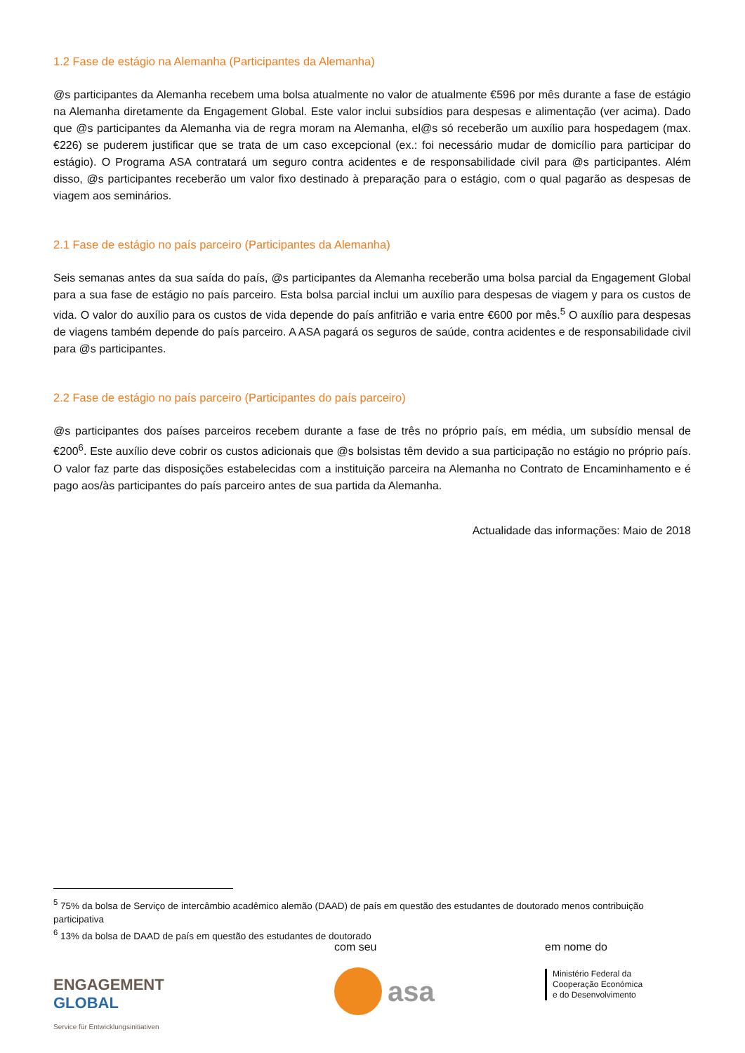1.2 Fase de estágio na Alemanha (Participantes da Alemanha)
@s participantes da Alemanha recebem uma bolsa atualmente no valor de atualmente €596 por mês durante a fase de estágio na Alemanha diretamente da Engagement Global. Este valor inclui subsídios para despesas e alimentação (ver acima). Dado que @s participantes da Alemanha via de regra moram na Alemanha, el@s só receberão um auxílio para hospedagem (max. €226) se puderem justificar que se trata de um caso excepcional (ex.: foi necessário mudar de domicílio para participar do estágio). O Programa ASA contratará um seguro contra acidentes e de responsabilidade civil para @s participantes. Além disso, @s participantes receberão um valor fixo destinado à preparação para o estágio, com o qual pagarão as despesas de viagem aos seminários.
2.1 Fase de estágio no país parceiro (Participantes da Alemanha)
Seis semanas antes da sua saída do país, @s participantes da Alemanha receberão uma bolsa parcial da Engagement Global para a sua fase de estágio no país parceiro. Esta bolsa parcial inclui um auxílio para despesas de viagem y para os custos de vida. O valor do auxílio para os custos de vida depende do país anfitrião e varia entre €600 por mês.<sup>5</sup> O auxílio para despesas de viagens também depende do país parceiro. A ASA pagará os seguros de saúde, contra acidentes e de responsabilidade civil para @s participantes.
2.2 Fase de estágio no país parceiro (Participantes do país parceiro)
@s participantes dos países parceiros recebem durante a fase de três no próprio país, em média, um subsídio mensal de €200<sup>6</sup>. Este auxílio deve cobrir os custos adicionais que @s bolsistas têm devido a sua participação no estágio no próprio país. O valor faz parte das disposições estabelecidas com a instituição parceira na Alemanha no Contrato de Encaminhamento e é pago aos/às participantes do país parceiro antes de sua partida da Alemanha.
Actualidade das informações: Maio de 2018
<sup>5</sup> 75% da bolsa de Serviço de intercâmbio acadêmico alemão (DAAD) de país em questão des estudantes de doutorado menos contribuição participativa
<sup>6</sup> 13% da bolsa de DAAD de país em questão des estudantes de doutorado
ENGAGEMENT
GLOBAL
Service für Entwicklungsinitiativen
com seu
asa
em nome do
Ministério Federal da
Cooperação Económica
e do Desenvolvimento